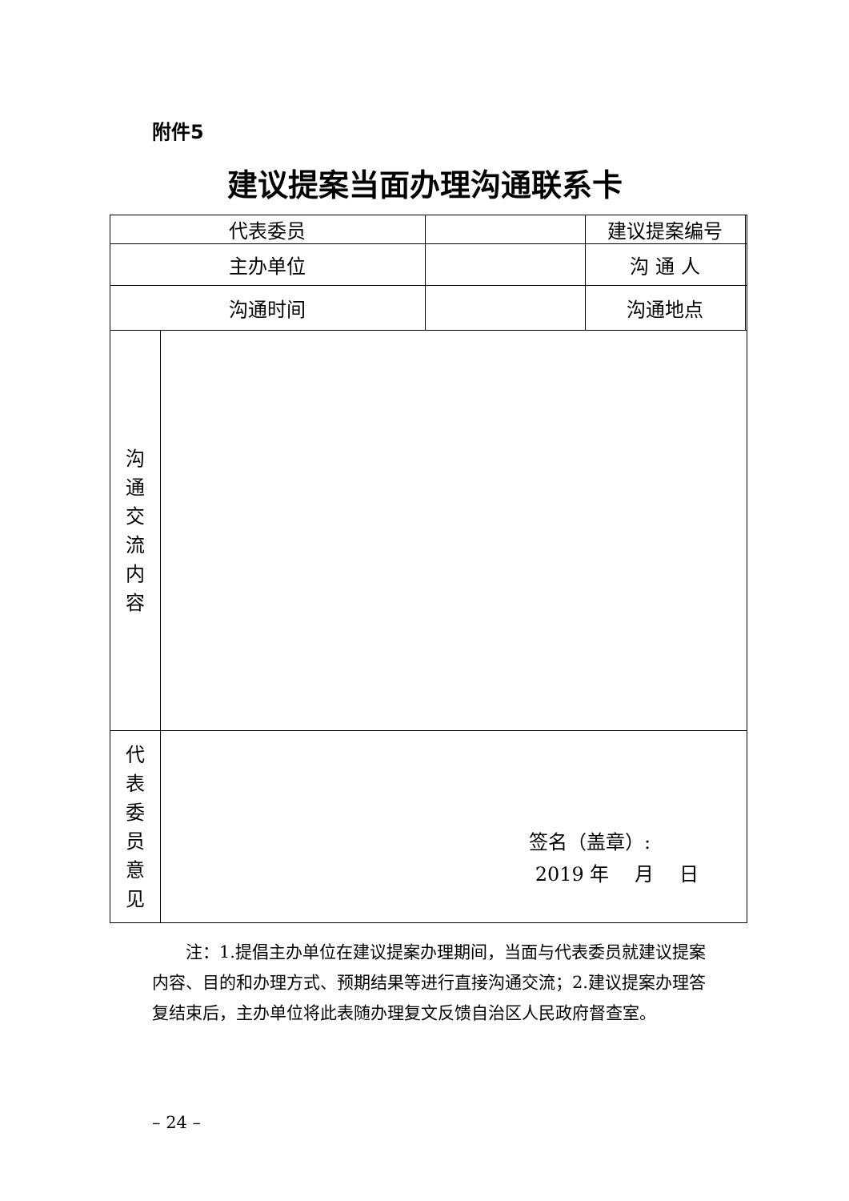附件5
建议提案当面办理沟通联系卡
| 代表委员 | | | 建议提案编号 | |
| 主办单位 | | | 沟 通 人 | |
| 沟通时间 | | | 沟通地点 | |
| 沟 通 交 流 内 容 | | | | |
| 代 表 委 员 意 见 | 签名（盖章）: 2019 年 月 日 | | | |
注：1.提倡主办单位在建议提案办理期间，当面与代表委员就建议提案内容、目的和办理方式、预期结果等进行直接沟通交流；2.建议提案办理答复结束后，主办单位将此表随办理复文反馈自治区人民政府督查室。
– 24 –